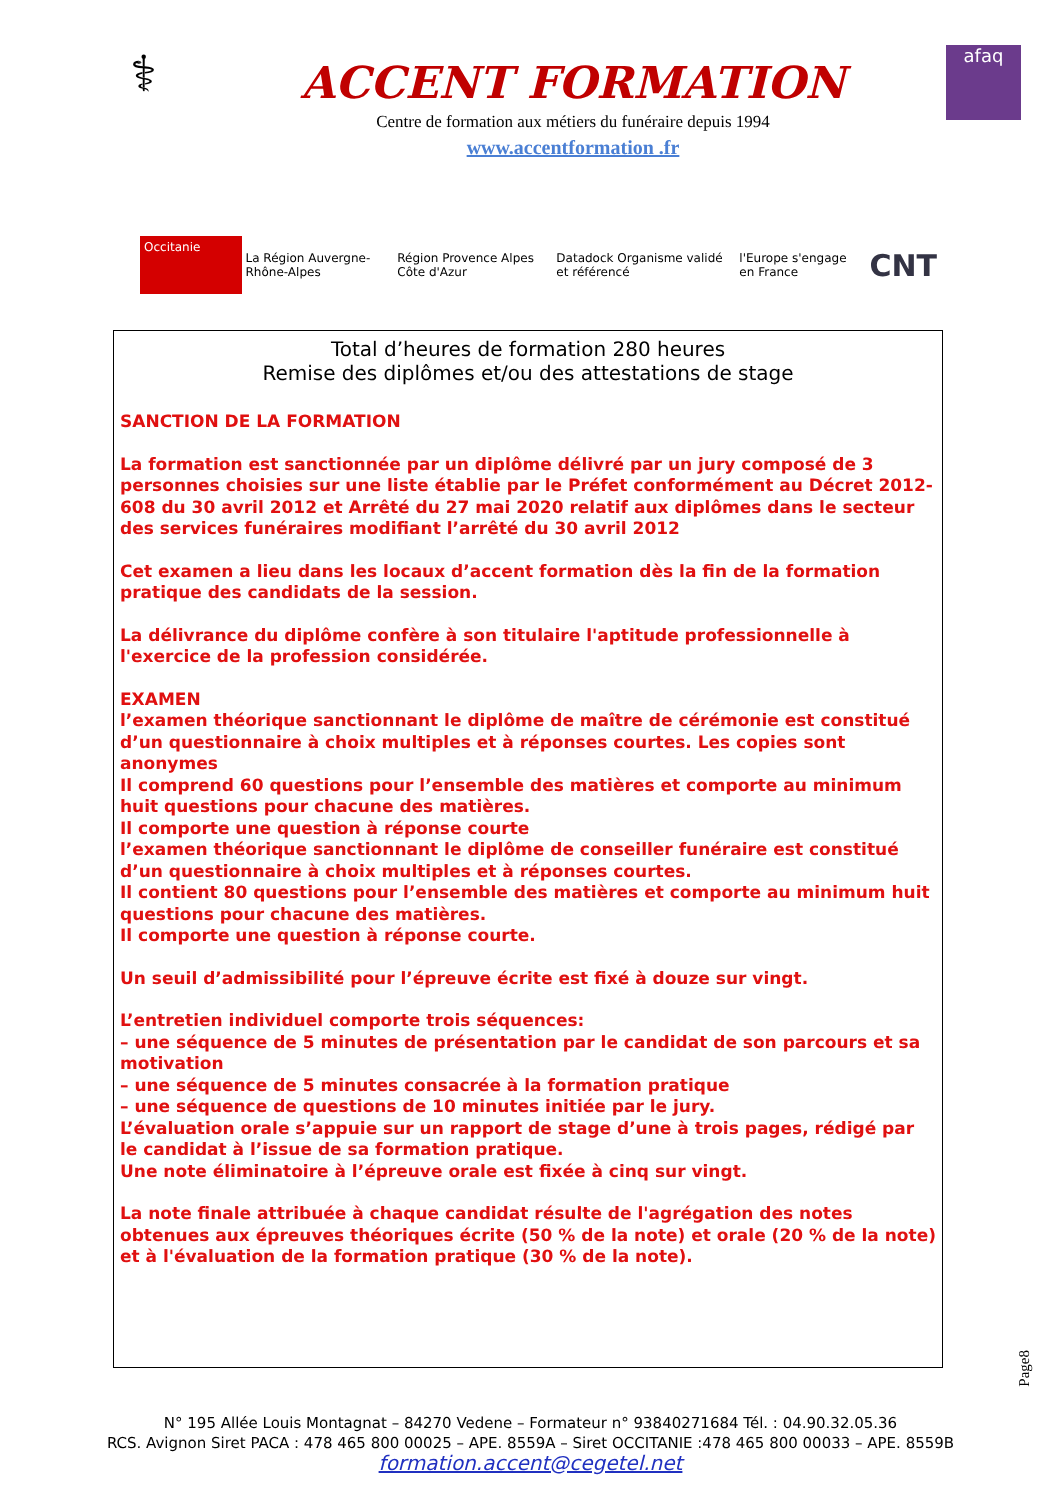⚕
ACCENT FORMATION
Centre de formation aux métiers du funéraire depuis 1994
www.accentformation .fr
afaq
Occitanie
La Région Auvergne-Rhône-Alpes
Région Provence Alpes Côte d'Azur
Datadock Organisme validé et référencé
l'Europe s'engage en France
CNT
Total d’heures de formation 280 heures
Remise des diplômes et/ou des attestations de stage
SANCTION DE LA FORMATION
La formation est sanctionnée par un diplôme délivré par un jury composé de 3 personnes choisies sur une liste établie par le Préfet conformément au Décret 2012-608 du 30 avril 2012 et Arrêté du 27 mai 2020 relatif aux diplômes dans le secteur des services funéraires modifiant l’arrêté du 30 avril 2012
Cet examen a lieu dans les locaux d’accent formation dès la fin de la formation pratique des candidats de la session.
La délivrance du diplôme confère à son titulaire l'aptitude professionnelle à l'exercice de la profession considérée.
EXAMEN
l’examen théorique sanctionnant le diplôme de maître de cérémonie est constitué d’un questionnaire à choix multiples et à réponses courtes. Les copies sont anonymes
Il comprend 60 questions pour l’ensemble des matières et comporte au minimum huit questions pour chacune des matières.
Il comporte une question à réponse courte
l’examen théorique sanctionnant le diplôme de conseiller funéraire est constitué d’un questionnaire à choix multiples et à réponses courtes.
Il contient 80 questions pour l’ensemble des matières et comporte au minimum huit questions pour chacune des matières.
Il comporte une question à réponse courte.
Un seuil d’admissibilité pour l’épreuve écrite est fixé à douze sur vingt.
L’entretien individuel comporte trois séquences:
– une séquence de 5 minutes de présentation par le candidat de son parcours et sa motivation
– une séquence de 5 minutes consacrée à la formation pratique
– une séquence de questions de 10 minutes initiée par le jury.
L’évaluation orale s’appuie sur un rapport de stage d’une à trois pages, rédigé par le candidat à l’issue de sa formation pratique.
Une note éliminatoire à l’épreuve orale est fixée à cinq sur vingt.
La note finale attribuée à chaque candidat résulte de l'agrégation des notes obtenues aux épreuves théoriques écrite (50 % de la note) et orale (20 % de la note) et à l'évaluation de la formation pratique (30 % de la note).
N° 195 Allée Louis Montagnat – 84270 Vedene – Formateur n° 93840271684 Tél. : 04.90.32.05.36
RCS. Avignon Siret PACA : 478 465 800 00025 – APE. 8559A – Siret OCCITANIE :478 465 800 00033 – APE. 8559B
formation.accent@cegetel.net
Page8